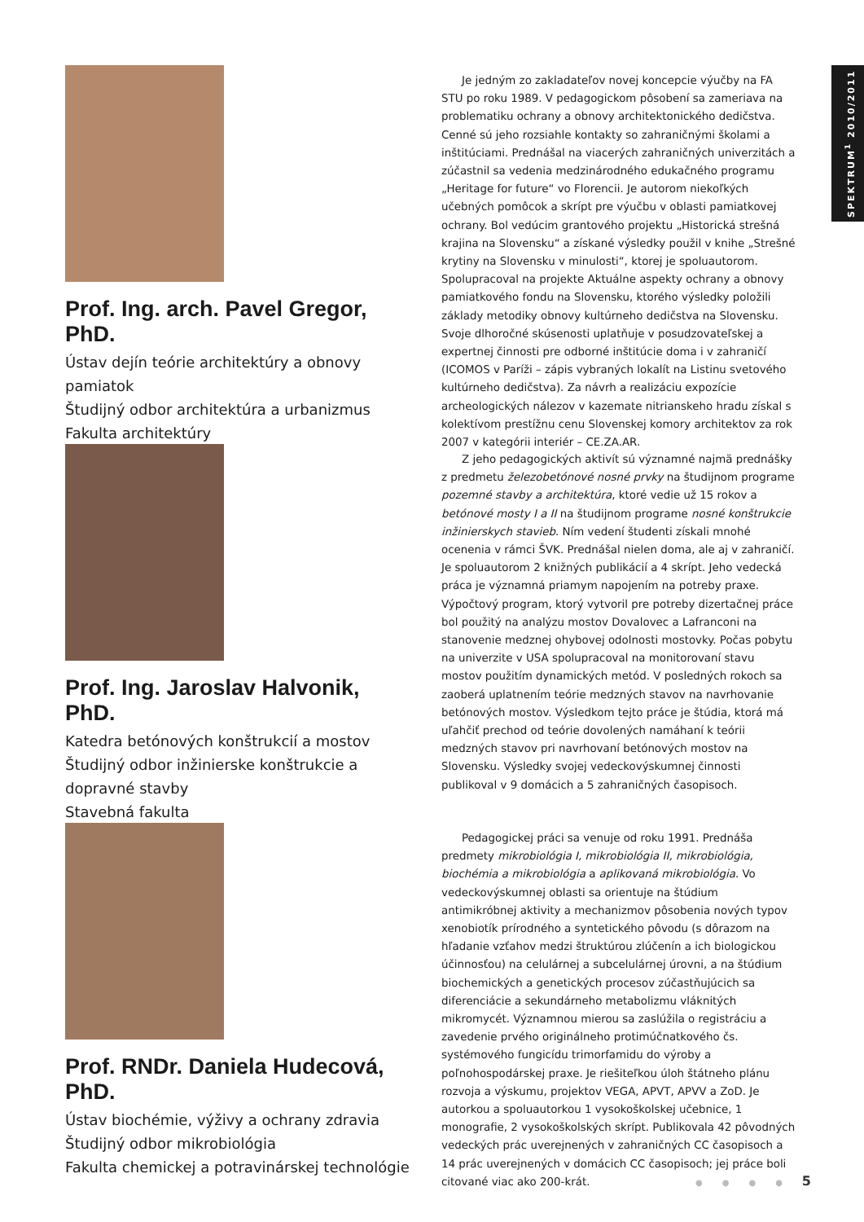SPEKTRUM<sup>1</sup> 2010/2011
Prof. Ing. arch. Pavel Gregor, PhD.
Ústav dejín teórie architektúry a obnovy pamiatok
Študijný odbor architektúra a urbanizmus
Fakulta architektúry
Je jedným zo zakladateľov novej koncepcie výučby na FA STU po roku 1989. V pedagogickom pôsobení sa zameriava na problematiku ochrany a obnovy architektonického dedičstva. Cenné sú jeho rozsiahle kontakty so zahraničnými školami a inštitúciami. Prednášal na viacerých zahraničných univerzitách a zúčastnil sa vedenia medzinárodného edukačného programu „Heritage for future“ vo Florencii. Je autorom niekoľkých učebných pomôcok a skrípt pre výučbu v oblasti pamiatkovej ochrany. Bol vedúcim grantového projektu „Historická strešná krajina na Slovensku“ a získané výsledky použil v knihe „Strešné krytiny na Slovensku v minulosti“, ktorej je spoluautorom. Spolupracoval na projekte Aktuálne aspekty ochrany a obnovy pamiatkového fondu na Slovensku, ktorého výsledky položili základy metodiky obnovy kultúrneho dedičstva na Slovensku. Svoje dlhoročné skúsenosti uplatňuje v posudzovateľskej a expertnej činnosti pre odborné inštitúcie doma i v zahraničí (ICOMOS v Paríži – zápis vybraných lokalít na Listinu svetového kultúrneho dedičstva). Za návrh a realizáciu expozície archeologických nálezov v kazemate nitrianskeho hradu získal s kolektívom prestížnu cenu Slovenskej komory architektov za rok 2007 v kategórii interiér – CE.ZA.AR.
Prof. Ing. Jaroslav Halvonik, PhD.
Katedra betónových konštrukcií a mostov
Študijný odbor inžinierske konštrukcie a dopravné stavby
Stavebná fakulta
Z jeho pedagogických aktivít sú významné najmä prednášky z predmetu železobetónové nosné prvky na študijnom programe pozemné stavby a architektúra, ktoré vedie už 15 rokov a betónové mosty I a II na študijnom programe nosné konštrukcie inžinierskych stavieb. Ním vedení študenti získali mnohé ocenenia v rámci ŠVK. Prednášal nielen doma, ale aj v zahraničí. Je spoluautorom 2 knižných publikácií a 4 skrípt. Jeho vedecká práca je významná priamym napojením na potreby praxe. Výpočtový program, ktorý vytvoril pre potreby dizertačnej práce bol použitý na analýzu mostov Dovalovec a Lafranconi na stanovenie medznej ohybovej odolnosti mostovky. Počas pobytu na univerzite v USA spolupracoval na monitorovaní stavu mostov použitím dynamických metód. V posledných rokoch sa zaoberá uplatnením teórie medzných stavov na navrhovanie betónových mostov. Výsledkom tejto práce je štúdia, ktorá má uľahčiť prechod od teórie dovolených namáhaní k teórii medzných stavov pri navrhovaní betónových mostov na Slovensku. Výsledky svojej vedeckovýskumnej činnosti publikoval v 9 domácich a 5 zahraničných časopisoch.
Prof. RNDr. Daniela Hudecová, PhD.
Ústav biochémie, výživy a ochrany zdravia
Študijný odbor mikrobiológia
Fakulta chemickej a potravinárskej technológie
Pedagogickej práci sa venuje od roku 1991. Prednáša predmety mikrobiológia I, mikrobiológia II, mikrobiológia, biochémia a mikrobiológia a aplikovaná mikrobiológia. Vo vedeckovýskumnej oblasti sa orientuje na štúdium antimikróbnej aktivity a mechanizmov pôsobenia nových typov xenobiotík prírodného a syntetického pôvodu (s dôrazom na hľadanie vzťahov medzi štruktúrou zlúčenín a ich biologickou účinnosťou) na celulárnej a subcelulárnej úrovni, a na štúdium biochemických a genetických procesov zúčastňujúcich sa diferenciácie a sekundárneho metabolizmu vláknitých mikromycét. Významnou mierou sa zaslúžila o registráciu a zavedenie prvého originálneho protimúčnatkového čs. systémového fungicídu trimorfamidu do výroby a poľnohospodárskej praxe. Je riešiteľkou úloh štátneho plánu rozvoja a výskumu, projektov VEGA, APVT, APVV a ZoD. Je autorkou a spoluautorkou 1 vysokoškolskej učebnice, 1 monografie, 2 vysokoškolských skrípt. Publikovala 42 pôvodných vedeckých prác uverejnených v zahraničných CC časopisoch a 14 prác uverejnených v domácich CC časopisoch; jej práce boli citované viac ako 200-krát.
● ● ● ● 5